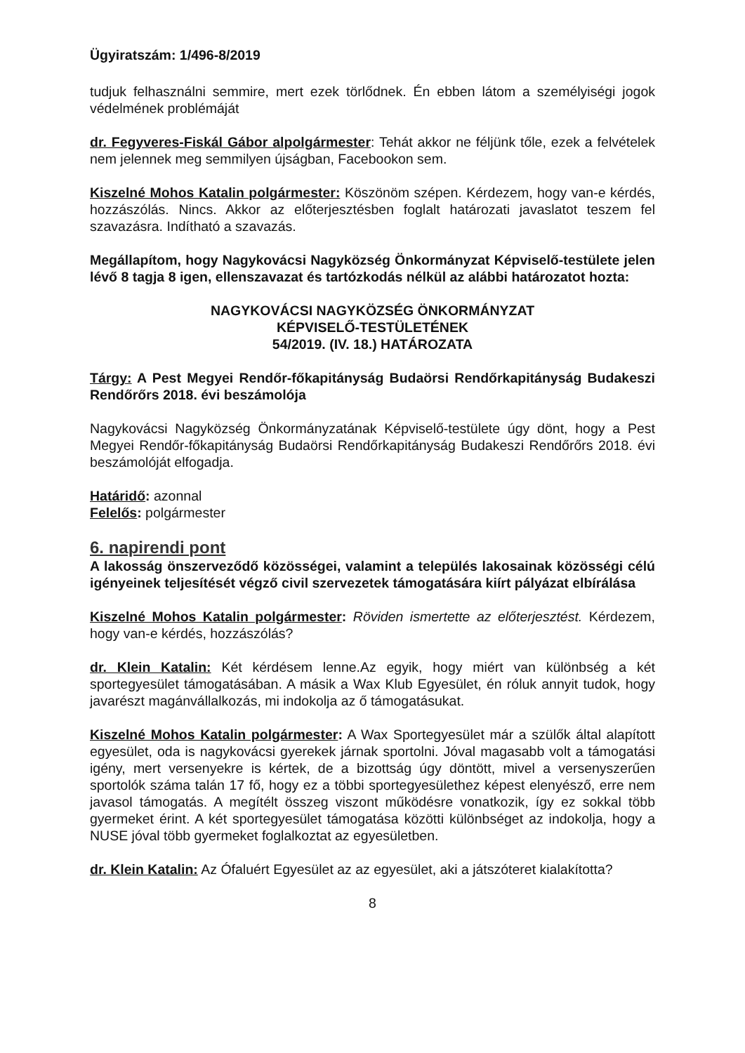Ügyiratszám: 1/496-8/2019
tudjuk felhasználni semmire, mert ezek törlődnek. Én ebben látom a személyiségi jogok védelmének problémáját
dr. Fegyveres-Fiskál Gábor alpolgármester: Tehát akkor ne féljünk tőle, ezek a felvételek nem jelennek meg semmilyen újságban, Facebookon sem.
Kiszelné Mohos Katalin polgármester: Köszönöm szépen. Kérdezem, hogy van-e kérdés, hozzászólás. Nincs. Akkor az előterjesztésben foglalt határozati javaslatot teszem fel szavazásra. Indítható a szavazás.
Megállapítom, hogy Nagykovácsi Nagyközség Önkormányzat Képviselő-testülete jelen lévő 8 tagja 8 igen, ellenszavazat és tartózkodás nélkül az alábbi határozatot hozta:
NAGYKOVÁCSI NAGYKÖZSÉG ÖNKORMÁNYZAT
KÉPVISELŐ-TESTÜLETÉNEK
54/2019. (IV. 18.) HATÁROZATA
Tárgy: A Pest Megyei Rendőr-főkapitányság Budaörsi Rendőrkapitányság Budakeszi Rendőrőrs 2018. évi beszámolója
Nagykovácsi Nagyközség Önkormányzatának Képviselő-testülete úgy dönt, hogy a Pest Megyei Rendőr-főkapitányság Budaörsi Rendőrkapitányság Budakeszi Rendőrőrs 2018. évi beszámolóját elfogadja.
Határidő: azonnal
Felelős: polgármester
6. napirendi pont
A lakosság önszerveződő közösségei, valamint a település lakosainak közösségi célú igényeinek teljesítését végző civil szervezetek támogatására kiírt pályázat elbírálása
Kiszelné Mohos Katalin polgármester: Röviden ismertette az előterjesztést. Kérdezem, hogy van-e kérdés, hozzászólás?
dr. Klein Katalin: Két kérdésem lenne.Az egyik, hogy miért van különbség a két sportegyesület támogatásában. A másik a Wax Klub Egyesület, én róluk annyit tudok, hogy javarészt magánvállalkozás, mi indokolja az ő támogatásukat.
Kiszelné Mohos Katalin polgármester: A Wax Sportegyesület már a szülők által alapított egyesület, oda is nagykovácsi gyerekek járnak sportolni. Jóval magasabb volt a támogatási igény, mert versenyekre is kértek, de a bizottság úgy döntött, mivel a versenyszerűen sportolók száma talán 17 fő, hogy ez a többi sportegyesülethez képest elenyésző, erre nem javasol támogatás. A megítélt összeg viszont működésre vonatkozik, így ez sokkal több gyermeket érint. A két sportegyesület támogatása közötti különbséget az indokolja, hogy a NUSE jóval több gyermeket foglalkoztat az egyesületben.
dr. Klein Katalin: Az Ófaluért Egyesület az az egyesület, aki a játszóteret kialakította?
8